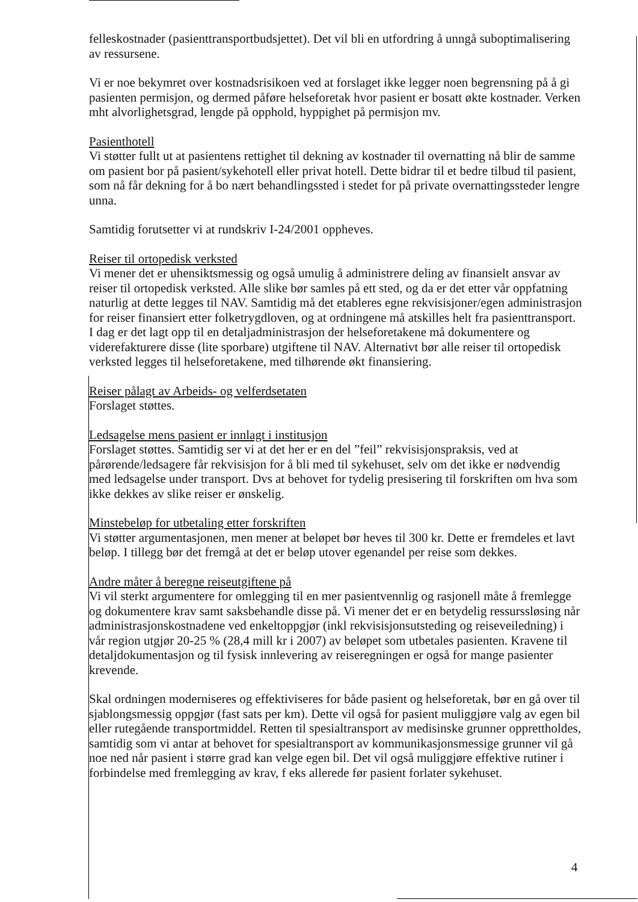felleskostnader (pasienttransportbudsjettet). Det vil bli en utfordring å unngå suboptimalisering av ressursene.
Vi er noe bekymret over kostnadsrisikoen ved at forslaget ikke legger noen begrensning på å gi pasienten permisjon, og dermed påføre helseforetak hvor pasient er bosatt økte kostnader. Verken mht alvorlighetsgrad, lengde på opphold, hyppighet på permisjon mv.
Pasienthotell
Vi støtter fullt ut at pasientens rettighet til dekning av kostnader til overnatting nå blir de samme om pasient bor på pasient/sykehotell eller privat hotell. Dette bidrar til et bedre tilbud til pasient, som nå får dekning for å bo nært behandlingssted i stedet for på private overnattingssteder lengre unna.
Samtidig forutsetter vi at rundskriv I-24/2001 oppheves.
Reiser til ortopedisk verksted
Vi mener det er uhensiktsmessig og også umulig å administrere deling av finansielt ansvar av reiser til ortopedisk verksted. Alle slike bør samles på ett sted, og da er det etter vår oppfatning naturlig at dette legges til NAV. Samtidig må det etableres egne rekvisisjoner/egen administrasjon for reiser finansiert etter folketrygdloven, og at ordningene må atskilles helt fra pasienttransport. I dag er det lagt opp til en detaljadministrasjon der helseforetakene må dokumentere og viderefakturere disse (lite sporbare) utgiftene til NAV. Alternativt bør alle reiser til ortopedisk verksted legges til helseforetakene, med tilhørende økt finansiering.
Reiser pålagt av Arbeids- og velferdsetaten
Forslaget støttes.
Ledsagelse mens pasient er innlagt i institusjon
Forslaget støttes. Samtidig ser vi at det her er en del ”feil” rekvisisjonspraksis, ved at pårørende/ledsagere får rekvisisjon for å bli med til sykehuset, selv om det ikke er nødvendig med ledsagelse under transport. Dvs at behovet for tydelig presisering til forskriften om hva som ikke dekkes av slike reiser er ønskelig.
Minstebeløp for utbetaling etter forskriften
Vi støtter argumentasjonen, men mener at beløpet bør heves til 300 kr. Dette er fremdeles et lavt beløp. I tillegg bør det fremgå at det er beløp utover egenandel per reise som dekkes.
Andre måter å beregne reiseutgiftene på
Vi vil sterkt argumentere for omlegging til en mer pasientvennlig og rasjonell måte å fremlegge og dokumentere krav samt saksbehandle disse på. Vi mener det er en betydelig ressurssløsing når administrasjonskostnadene ved enkeltoppgjør (inkl rekvisisjonsutsteding og reiseveiledning) i vår region utgjør 20-25 % (28,4 mill kr i 2007) av beløpet som utbetales pasienten. Kravene til detaljdokumentasjon og til fysisk innlevering av reiseregningen er også for mange pasienter krevende.
Skal ordningen moderniseres og effektiviseres for både pasient og helseforetak, bør en gå over til sjablongsmessig oppgjør (fast sats per km). Dette vil også for pasient muliggjøre valg av egen bil eller rutegående transportmiddel. Retten til spesialtransport av medisinske grunner opprettholdes, samtidig som vi antar at behovet for spesialtransport av kommunikasjonsmessige grunner vil gå noe ned når pasient i større grad kan velge egen bil. Det vil også muliggjøre effektive rutiner i forbindelse med fremlegging av krav, f eks allerede før pasient forlater sykehuset.
4